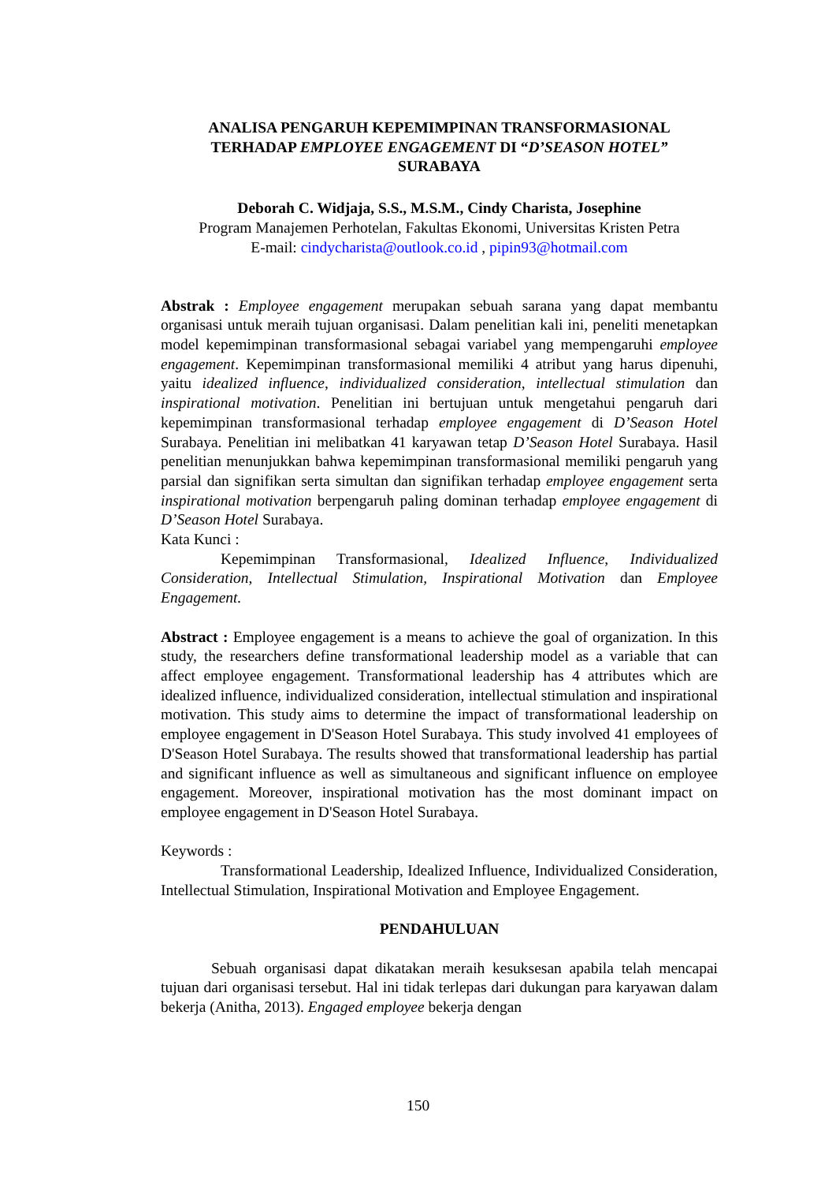ANALISA PENGARUH KEPEMIMPINAN TRANSFORMASIONAL
TERHADAP EMPLOYEE ENGAGEMENT DI “D’SEASON HOTEL”
SURABAYA
Deborah C. Widjaja, S.S., M.S.M., Cindy Charista, Josephine
Program Manajemen Perhotelan, Fakultas Ekonomi, Universitas Kristen Petra
E-mail: cindycharista@outlook.co.id , pipin93@hotmail.com
Abstrak : Employee engagement merupakan sebuah sarana yang dapat membantu organisasi untuk meraih tujuan organisasi. Dalam penelitian kali ini, peneliti menetapkan model kepemimpinan transformasional sebagai variabel yang mempengaruhi employee engagement. Kepemimpinan transformasional memiliki 4 atribut yang harus dipenuhi, yaitu idealized influence, individualized consideration, intellectual stimulation dan inspirational motivation. Penelitian ini bertujuan untuk mengetahui pengaruh dari kepemimpinan transformasional terhadap employee engagement di D’Season Hotel Surabaya. Penelitian ini melibatkan 41 karyawan tetap D’Season Hotel Surabaya. Hasil penelitian menunjukkan bahwa kepemimpinan transformasional memiliki pengaruh yang parsial dan signifikan serta simultan dan signifikan terhadap employee engagement serta inspirational motivation berpengaruh paling dominan terhadap employee engagement di D’Season Hotel Surabaya.
Kata Kunci :
Kepemimpinan Transformasional, Idealized Influence, Individualized Consideration, Intellectual Stimulation, Inspirational Motivation dan Employee Engagement.
Abstract : Employee engagement is a means to achieve the goal of organization. In this study, the researchers define transformational leadership model as a variable that can affect employee engagement. Transformational leadership has 4 attributes which are idealized influence, individualized consideration, intellectual stimulation and inspirational motivation. This study aims to determine the impact of transformational leadership on employee engagement in D'Season Hotel Surabaya. This study involved 41 employees of D'Season Hotel Surabaya. The results showed that transformational leadership has partial and significant influence as well as simultaneous and significant influence on employee engagement. Moreover, inspirational motivation has the most dominant impact on employee engagement in D'Season Hotel Surabaya.
Keywords :
Transformational Leadership, Idealized Influence, Individualized Consideration, Intellectual Stimulation, Inspirational Motivation and Employee Engagement.
PENDAHULUAN
Sebuah organisasi dapat dikatakan meraih kesuksesan apabila telah mencapai tujuan dari organisasi tersebut. Hal ini tidak terlepas dari dukungan para karyawan dalam bekerja (Anitha, 2013). Engaged employee bekerja dengan
150